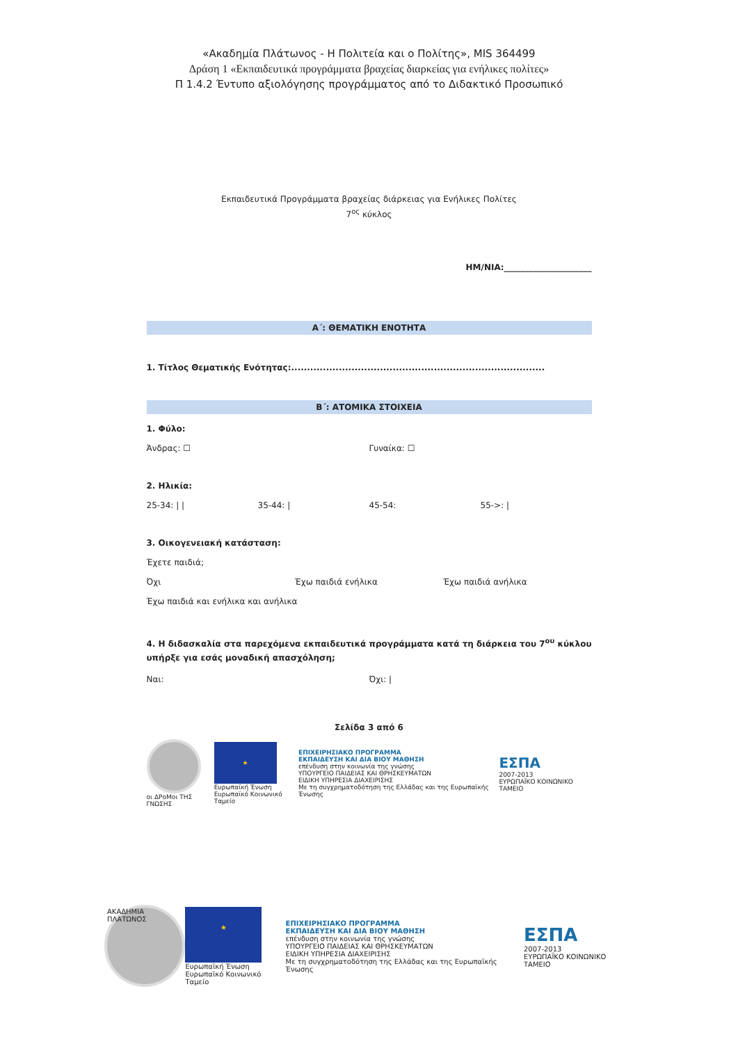«Ακαδημία Πλάτωνος - Η Πολιτεία και ο Πολίτης», MIS 364499
Δράση 1 «Εκπαιδευτικά προγράμματα βραχείας διαρκείας για ενήλικες πολίτες»
Π 1.4.2 Έντυπο αξιολόγησης προγράμματος από το Διδακτικό Προσωπικό
Εκπαιδευτικά Προγράμματα βραχείας διάρκειας για Ενήλικες Πολίτες
7<sup>ος</sup> κύκλος
ΗΜ/ΝΙΑ:_____________________
Α΄: ΘΕΜΑΤΙΚΗ ΕΝΟΤΗΤΑ
1. Τίτλος Θεματικής Ενότητας:................................................................................
Β΄: ΑΤΟΜΙΚΑ ΣΤΟΙΧΕΙΑ
1. Φύλο:
Άνδρας: ☐ Γυναίκα: ☐
2. Ηλικία:
25-34: | | 35-44: | 45-54: 55->: |
3. Οικογενειακή κατάσταση:
Έχετε παιδιά;
Όχι Έχω παιδιά ενήλικα Έχω παιδιά ανήλικα
Έχω παιδιά και ενήλικα και ανήλικα
4. Η διδασκαλία στα παρεχόμενα εκπαιδευτικά προγράμματα κατά τη διάρκεια του 7<sup>ου</sup> κύκλου υπήρξε για εσάς μοναδική απασχόληση;
Ναι: Όχι: |
Σελίδα 3 από 6
οι ΔΡοΜοι ΤΗΣ ΓΝΩΣΗΣ
★
Ευρωπαϊκή Ένωση
Ευρωπαϊκό Κοινωνικό Ταμείο
ΕΠΙΧΕΙΡΗΣΙΑΚΟ ΠΡΟΓΡΑΜΜΑ
ΕΚΠΑΙΔΕΥΣΗ ΚΑΙ ΔΙΑ ΒΙΟΥ ΜΑΘΗΣΗ
επένδυση στην κοινωνία της γνώσης
ΥΠΟΥΡΓΕΙΟ ΠΑΙΔΕΙΑΣ ΚΑΙ ΘΡΗΣΚΕΥΜΑΤΩΝ
ΕΙΔΙΚΗ ΥΠΗΡΕΣΙΑ ΔΙΑΧΕΙΡΙΣΗΣ
Με τη συγχρηματοδότηση της Ελλάδας και της Ευρωπαϊκής Ένωσης
ΕΣΠΑ
2007-2013
ΕΥΡΩΠΑΪΚΟ ΚΟΙΝΩΝΙΚΟ ΤΑΜΕΙΟ
ΑΚΑΔΗΜΙΑ ΠΛΑΤΩΝΟΣ
★
Ευρωπαϊκή Ένωση
Ευρωπαϊκό Κοινωνικό Ταμείο
ΕΠΙΧΕΙΡΗΣΙΑΚΟ ΠΡΟΓΡΑΜΜΑ
ΕΚΠΑΙΔΕΥΣΗ ΚΑΙ ΔΙΑ ΒΙΟΥ ΜΑΘΗΣΗ
επένδυση στην κοινωνία της γνώσης
ΥΠΟΥΡΓΕΙΟ ΠΑΙΔΕΙΑΣ ΚΑΙ ΘΡΗΣΚΕΥΜΑΤΩΝ
ΕΙΔΙΚΗ ΥΠΗΡΕΣΙΑ ΔΙΑΧΕΙΡΙΣΗΣ
Με τη συγχρηματοδότηση της Ελλάδας και της Ευρωπαϊκής Ένωσης
ΕΣΠΑ
2007-2013
ΕΥΡΩΠΑΪΚΟ ΚΟΙΝΩΝΙΚΟ ΤΑΜΕΙΟ